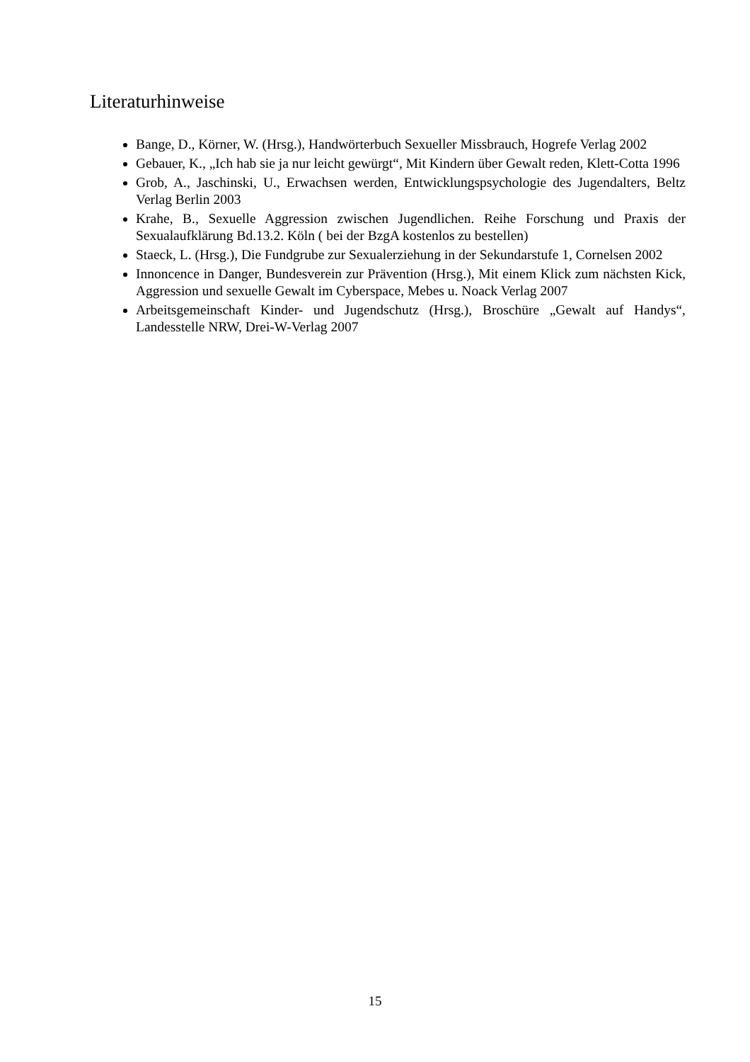Literaturhinweise
Bange, D., Körner, W. (Hrsg.), Handwörterbuch Sexueller Missbrauch, Hogrefe Verlag 2002
Gebauer, K., „Ich hab sie ja nur leicht gewürgt“, Mit Kindern über Gewalt reden, Klett-Cotta 1996
Grob, A., Jaschinski, U., Erwachsen werden, Entwicklungspsychologie des Jugendalters, Beltz Verlag Berlin 2003
Krahe, B., Sexuelle Aggression zwischen Jugendlichen. Reihe Forschung und Praxis der Sexualaufklärung Bd.13.2. Köln ( bei der BzgA kostenlos zu bestellen)
Staeck, L. (Hrsg.), Die Fundgrube zur Sexualerziehung in der Sekundarstufe 1, Cornelsen 2002
Innoncence in Danger, Bundesverein zur Prävention (Hrsg.), Mit einem Klick zum nächsten Kick, Aggression und sexuelle Gewalt im Cyberspace, Mebes u. Noack Verlag 2007
Arbeitsgemeinschaft Kinder- und Jugendschutz (Hrsg.), Broschüre „Gewalt auf Handys“, Landesstelle NRW, Drei-W-Verlag 2007
15